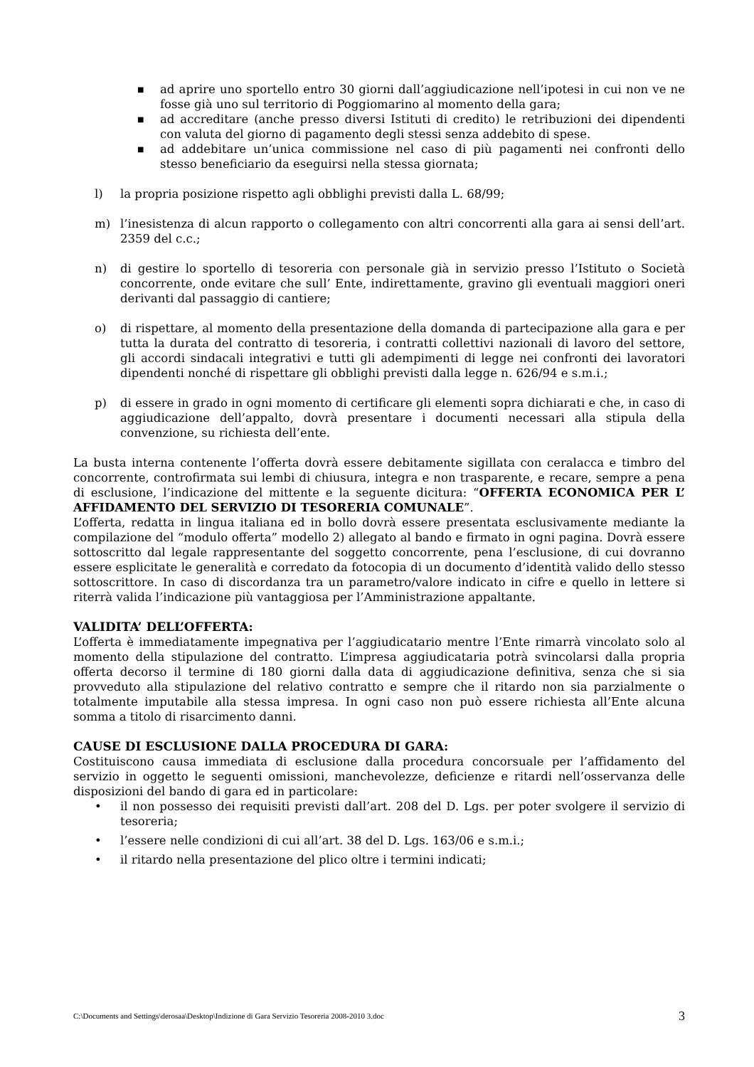■ ad aprire uno sportello entro 30 giorni dall’aggiudicazione nell’ipotesi in cui non ve ne fosse già uno sul territorio di Poggiomarino al momento della gara;
■ ad accreditare (anche presso diversi Istituti di credito) le retribuzioni dei dipendenti con valuta del giorno di pagamento degli stessi senza addebito di spese.
■ ad addebitare un’unica commissione nel caso di più pagamenti nei confronti dello stesso beneficiario da eseguirsi nella stessa giornata;
l) la propria posizione rispetto agli obblighi previsti dalla L. 68/99;
m) l’inesistenza di alcun rapporto o collegamento con altri concorrenti alla gara ai sensi dell’art. 2359 del c.c.;
n) di gestire lo sportello di tesoreria con personale già in servizio presso l’Istituto o Società concorrente, onde evitare che sull’ Ente, indirettamente, gravino gli eventuali maggiori oneri derivanti dal passaggio di cantiere;
o) di rispettare, al momento della presentazione della domanda di partecipazione alla gara e per tutta la durata del contratto di tesoreria, i contratti collettivi nazionali di lavoro del settore, gli accordi sindacali integrativi e tutti gli adempimenti di legge nei confronti dei lavoratori dipendenti nonché di rispettare gli obblighi previsti dalla legge n. 626/94 e s.m.i.;
p) di essere in grado in ogni momento di certificare gli elementi sopra dichiarati e che, in caso di aggiudicazione dell’appalto, dovrà presentare i documenti necessari alla stipula della convenzione, su richiesta dell’ente.
La busta interna contenente l’offerta dovrà essere debitamente sigillata con ceralacca e timbro del concorrente, controfirmata sui lembi di chiusura, integra e non trasparente, e recare, sempre a pena di esclusione, l’indicazione del mittente e la seguente dicitura: “OFFERTA ECONOMICA PER L’ AFFIDAMENTO DEL SERVIZIO DI TESORERIA COMUNALE”.
L’offerta, redatta in lingua italiana ed in bollo dovrà essere presentata esclusivamente mediante la compilazione del “modulo offerta” modello 2) allegato al bando e firmato in ogni pagina. Dovrà essere sottoscritto dal legale rappresentante del soggetto concorrente, pena l’esclusione, di cui dovranno essere esplicitate le generalità e corredato da fotocopia di un documento d’identità valido dello stesso sottoscrittore. In caso di discordanza tra un parametro/valore indicato in cifre e quello in lettere si riterrà valida l’indicazione più vantaggiosa per l’Amministrazione appaltante.
VALIDITA’ DELL’OFFERTA:
L’offerta è immediatamente impegnativa per l’aggiudicatario mentre l’Ente rimarrà vincolato solo al momento della stipulazione del contratto. L’impresa aggiudicataria potrà svincolarsi dalla propria offerta decorso il termine di 180 giorni dalla data di aggiudicazione definitiva, senza che si sia provveduto alla stipulazione del relativo contratto e sempre che il ritardo non sia parzialmente o totalmente imputabile alla stessa impresa. In ogni caso non può essere richiesta all’Ente alcuna somma a titolo di risarcimento danni.
CAUSE DI ESCLUSIONE DALLA PROCEDURA DI GARA:
Costituiscono causa immediata di esclusione dalla procedura concorsuale per l’affidamento del servizio in oggetto le seguenti omissioni, manchevolezze, deficienze e ritardi nell’osservanza delle disposizioni del bando di gara ed in particolare:
• il non possesso dei requisiti previsti dall’art. 208 del D. Lgs. per poter svolgere il servizio di tesoreria;
• l’essere nelle condizioni di cui all’art. 38 del D. Lgs. 163/06 e s.m.i.;
• il ritardo nella presentazione del plico oltre i termini indicati;
C:\Documents and Settings\derosaa\Desktop\Indizione di Gara Servizio Tesoreria 2008-2010 3.doc 3